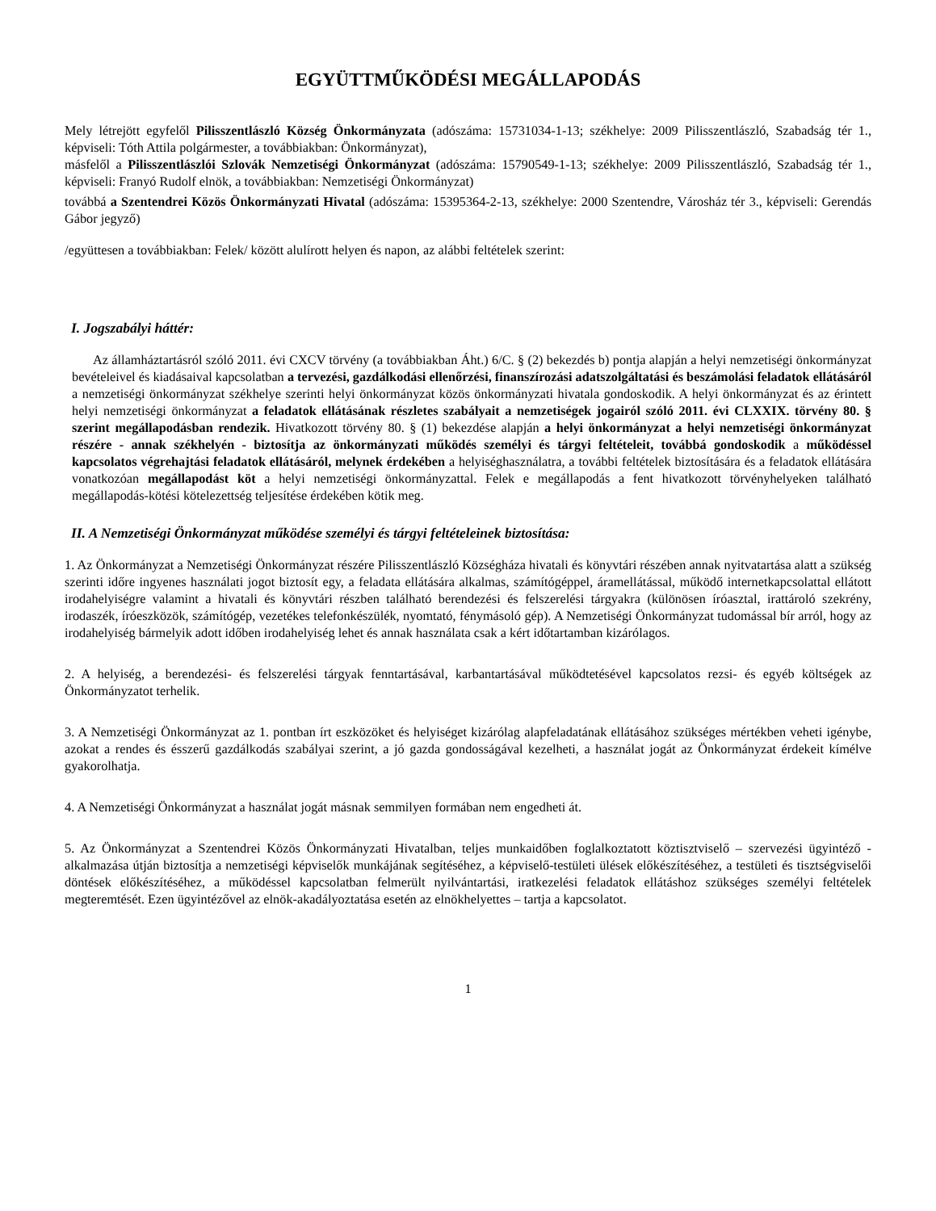EGYÜTTMŰKÖDÉSI MEGÁLLAPODÁS
Mely létrejött egyfelől Pilisszentlászló Község Önkormányzata (adószáma: 15731034-1-13; székhelye: 2009 Pilisszentlászló, Szabadság tér 1., képviseli: Tóth Attila polgármester, a továbbiakban: Önkormányzat),
másfelől a Pilisszentlászlói Szlovák Nemzetiségi Önkormányzat (adószáma: 15790549-1-13; székhelye: 2009 Pilisszentlászló, Szabadság tér 1., képviseli: Franyó Rudolf elnök, a továbbiakban: Nemzetiségi Önkormányzat)
továbbá a Szentendrei Közös Önkormányzati Hivatal (adószáma: 15395364-2-13, székhelye: 2000 Szentendre, Városház tér 3., képviseli: Gerendás Gábor jegyző)
/együttesen a továbbiakban: Felek/ között alulírott helyen és napon, az alábbi feltételek szerint:
I. Jogszabályi háttér:
Az államháztartásról szóló 2011. évi CXCV törvény (a továbbiakban Áht.) 6/C. § (2) bekezdés b) pontja alapján a helyi nemzetiségi önkormányzat bevételeivel és kiadásaival kapcsolatban a tervezési, gazdálkodási ellenőrzési, finanszírozási adatszolgáltatási és beszámolási feladatok ellátásáról a nemzetiségi önkormányzat székhelye szerinti helyi önkormányzat közös önkormányzati hivatala gondoskodik. A helyi önkormányzat és az érintett helyi nemzetiségi önkormányzat a feladatok ellátásának részletes szabályait a nemzetiségek jogairól szóló 2011. évi CLXXIX. törvény 80. § szerint megállapodásban rendezik. Hivatkozott törvény 80. § (1) bekezdése alapján a helyi önkormányzat a helyi nemzetiségi önkormányzat részére - annak székhelyén - biztosítja az önkormányzati működés személyi és tárgyi feltételeit, továbbá gondoskodik a működéssel kapcsolatos végrehajtási feladatok ellátásáról, melynek érdekében a helyiséghasználatra, a további feltételek biztosítására és a feladatok ellátására vonatkozóan megállapodást köt a helyi nemzetiségi önkormányzattal. Felek e megállapodás a fent hivatkozott törvényhelyeken található megállapodás-kötési kötelezettség teljesítése érdekében kötik meg.
II. A Nemzetiségi Önkormányzat működése személyi és tárgyi feltételeinek biztosítása:
1. Az Önkormányzat a Nemzetiségi Önkormányzat részére Pilisszentlászló Községháza hivatali és könyvtári részében annak nyitvatartása alatt a szükség szerinti időre ingyenes használati jogot biztosít egy, a feladata ellátására alkalmas, számítógéppel, áramellátással, működő internetkapcsolattal ellátott irodahelyiségre valamint a hivatali és könyvtári részben található berendezési és felszerelési tárgyakra (különösen íróasztal, irattároló szekrény, irodaszék, íróeszközök, számítógép, vezetékes telefonkészülék, nyomtató, fénymásoló gép). A Nemzetiségi Önkormányzat tudomással bír arról, hogy az irodahelyiség bármelyik adott időben irodahelyiség lehet és annak használata csak a kért időtartamban kizárólagos.
2. A helyiség, a berendezési- és felszerelési tárgyak fenntartásával, karbantartásával működtetésével kapcsolatos rezsi- és egyéb költségek az Önkormányzatot terhelik.
3. A Nemzetiségi Önkormányzat az 1. pontban írt eszközöket és helyiséget kizárólag alapfeladatának ellátásához szükséges mértékben veheti igénybe, azokat a rendes és ésszerű gazdálkodás szabályai szerint, a jó gazda gondosságával kezelheti, a használat jogát az Önkormányzat érdekeit kímélve gyakorolhatja.
4. A Nemzetiségi Önkormányzat a használat jogát másnak semmilyen formában nem engedheti át.
5. Az Önkormányzat a Szentendrei Közös Önkormányzati Hivatalban, teljes munkaidőben foglalkoztatott köztisztviselő – szervezési ügyintéző - alkalmazása útján biztosítja a nemzetiségi képviselők munkájának segítéséhez, a képviselő-testületi ülések előkészítéséhez, a testületi és tisztségviselői döntések előkészítéséhez, a működéssel kapcsolatban felmerült nyilvántartási, iratkezelési feladatok ellátáshoz szükséges személyi feltételek megteremtését. Ezen ügyintézővel az elnök-akadályoztatása esetén az elnökhelyettes – tartja a kapcsolatot.
1